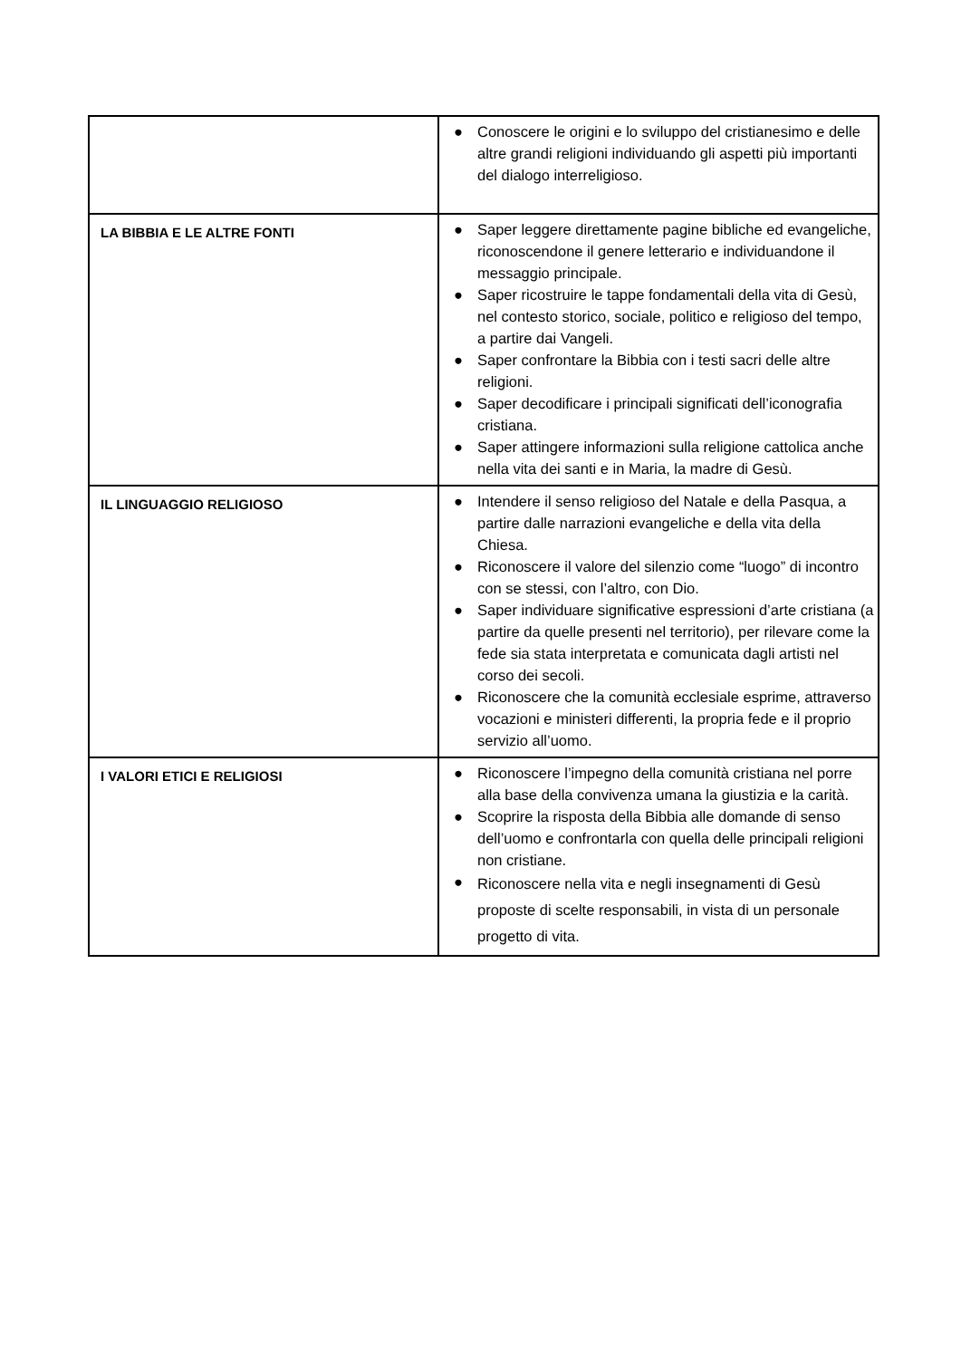| | ● Conoscere le origini e lo sviluppo del cristianesimo e delle altre grandi religioni individuando gli aspetti più importanti del dialogo interreligioso. |
| LA BIBBIA E LE ALTRE FONTI | ● Saper leggere direttamente pagine bibliche ed evangeliche, riconoscendone il genere letterario e individuandone il messaggio principale. ● Saper ricostruire le tappe fondamentali della vita di Gesù, nel contesto storico, sociale, politico e religioso del tempo, a partire dai Vangeli. ● Saper confrontare la Bibbia con i testi sacri delle altre religioni. ● Saper decodificare i principali significati dell’iconografia cristiana. ● Saper attingere informazioni sulla religione cattolica anche nella vita dei santi e in Maria, la madre di Gesù. |
| IL LINGUAGGIO RELIGIOSO | ● Intendere il senso religioso del Natale e della Pasqua, a partire dalle narrazioni evangeliche e della vita della Chiesa. ● Riconoscere il valore del silenzio come “luogo” di incontro con se stessi, con l’altro, con Dio. ● Saper individuare significative espressioni d’arte cristiana (a partire da quelle presenti nel territorio), per rilevare come la fede sia stata interpretata e comunicata dagli artisti nel corso dei secoli. ● Riconoscere che la comunità ecclesiale esprime, attraverso vocazioni e ministeri differenti, la propria fede e il proprio servizio all’uomo. |
| I VALORI ETICI E RELIGIOSI | ● Riconoscere l’impegno della comunità cristiana nel porre alla base della convivenza umana la giustizia e la carità. ● Scoprire la risposta della Bibbia alle domande di senso dell’uomo e confrontarla con quella delle principali religioni non cristiane. ● Riconoscere nella vita e negli insegnamenti di Gesù proposte di scelte responsabili, in vista di un personale progetto di vita. |